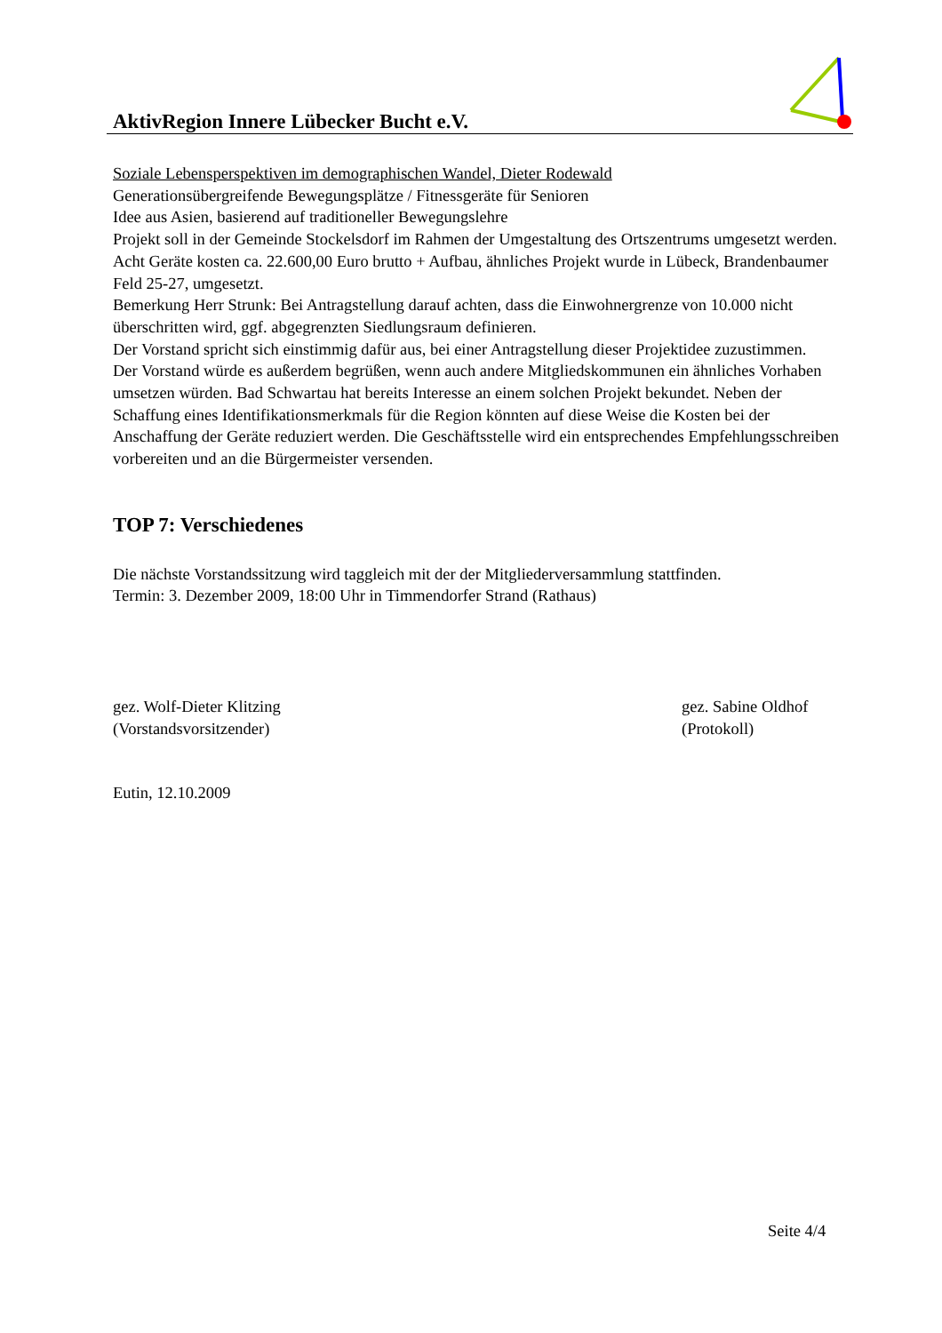AktivRegion Innere Lübecker Bucht e.V.
Soziale Lebensperspektiven im demographischen Wandel, Dieter Rodewald
Generationsübergreifende Bewegungsplätze / Fitnessgeräte für Senioren
Idee aus Asien, basierend auf traditioneller Bewegungslehre
Projekt soll in der Gemeinde Stockelsdorf im Rahmen der Umgestaltung des Ortszentrums umgesetzt werden.
Acht Geräte kosten ca. 22.600,00 Euro brutto + Aufbau, ähnliches Projekt wurde in Lübeck, Brandenbaumer Feld 25-27, umgesetzt.
Bemerkung Herr Strunk: Bei Antragstellung darauf achten, dass die Einwohnergrenze von 10.000 nicht überschritten wird, ggf. abgegrenzten Siedlungsraum definieren.
Der Vorstand spricht sich einstimmig dafür aus, bei einer Antragstellung dieser Projektidee zuzustimmen.
Der Vorstand würde es außerdem begrüßen, wenn auch andere Mitgliedskommunen ein ähnliches Vorhaben umsetzen würden. Bad Schwartau hat bereits Interesse an einem solchen Projekt bekundet. Neben der Schaffung eines Identifikationsmerkmals für die Region könnten auf diese Weise die Kosten bei der Anschaffung der Geräte reduziert werden. Die Geschäftsstelle wird ein entsprechendes Empfehlungsschreiben vorbereiten und an die Bürgermeister versenden.
TOP 7: Verschiedenes
Die nächste Vorstandssitzung wird taggleich mit der der Mitgliederversammlung stattfinden.
Termin: 3. Dezember 2009, 18:00 Uhr in Timmendorfer Strand (Rathaus)
gez. Wolf-Dieter Klitzing
(Vorstandsvorsitzender)
gez. Sabine Oldhof
(Protokoll)
Eutin, 12.10.2009
Seite 4/4